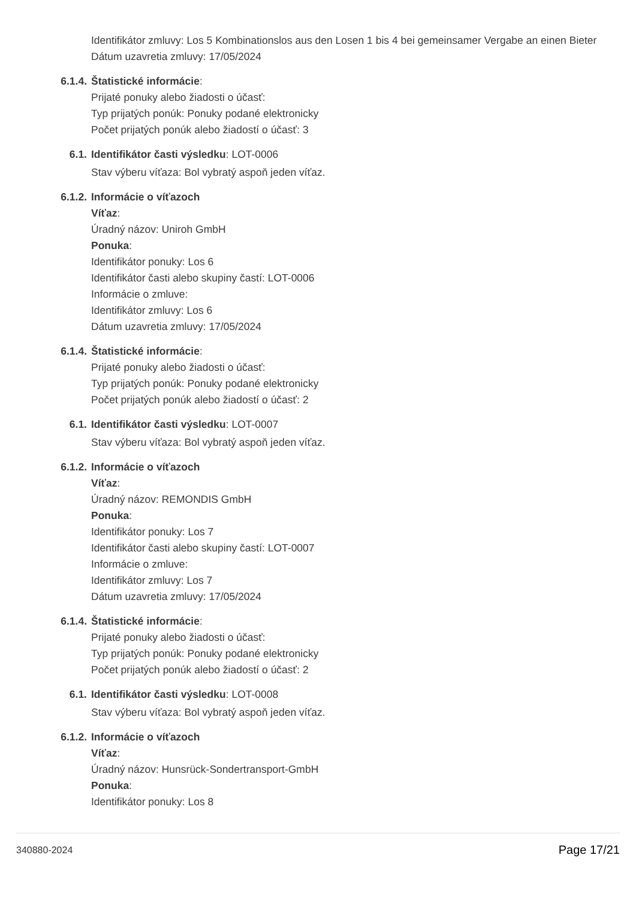Identifikátor zmluvy: Los 5 Kombinationslos aus den Losen 1 bis 4 bei gemeinsamer Vergabe an einen Bieter
Dátum uzavretia zmluvy: 17/05/2024
6.1.4. Štatistické informácie:
Prijaté ponuky alebo žiadosti o účasť:
Typ prijatých ponúk: Ponuky podané elektronicky
Počet prijatých ponúk alebo žiadostí o účasť: 3
6.1. Identifikátor časti výsledku: LOT-0006
Stav výberu víťaza: Bol vybratý aspoň jeden víťaz.
6.1.2. Informácie o víťazoch
Víťaz:
Úradný názov: Uniroh GmbH
Ponuka:
Identifikátor ponuky: Los 6
Identifikátor časti alebo skupiny častí: LOT-0006
Informácie o zmluve:
Identifikátor zmluvy: Los 6
Dátum uzavretia zmluvy: 17/05/2024
6.1.4. Štatistické informácie:
Prijaté ponuky alebo žiadosti o účasť:
Typ prijatých ponúk: Ponuky podané elektronicky
Počet prijatých ponúk alebo žiadostí o účasť: 2
6.1. Identifikátor časti výsledku: LOT-0007
Stav výberu víťaza: Bol vybratý aspoň jeden víťaz.
6.1.2. Informácie o víťazoch
Víťaz:
Úradný názov: REMONDIS GmbH
Ponuka:
Identifikátor ponuky: Los 7
Identifikátor časti alebo skupiny častí: LOT-0007
Informácie o zmluve:
Identifikátor zmluvy: Los 7
Dátum uzavretia zmluvy: 17/05/2024
6.1.4. Štatistické informácie:
Prijaté ponuky alebo žiadosti o účasť:
Typ prijatých ponúk: Ponuky podané elektronicky
Počet prijatých ponúk alebo žiadostí o účasť: 2
6.1. Identifikátor časti výsledku: LOT-0008
Stav výberu víťaza: Bol vybratý aspoň jeden víťaz.
6.1.2. Informácie o víťazoch
Víťaz:
Úradný názov: Hunsrück-Sondertransport-GmbH
Ponuka:
Identifikátor ponuky: Los 8
340880-2024 Page 17/21